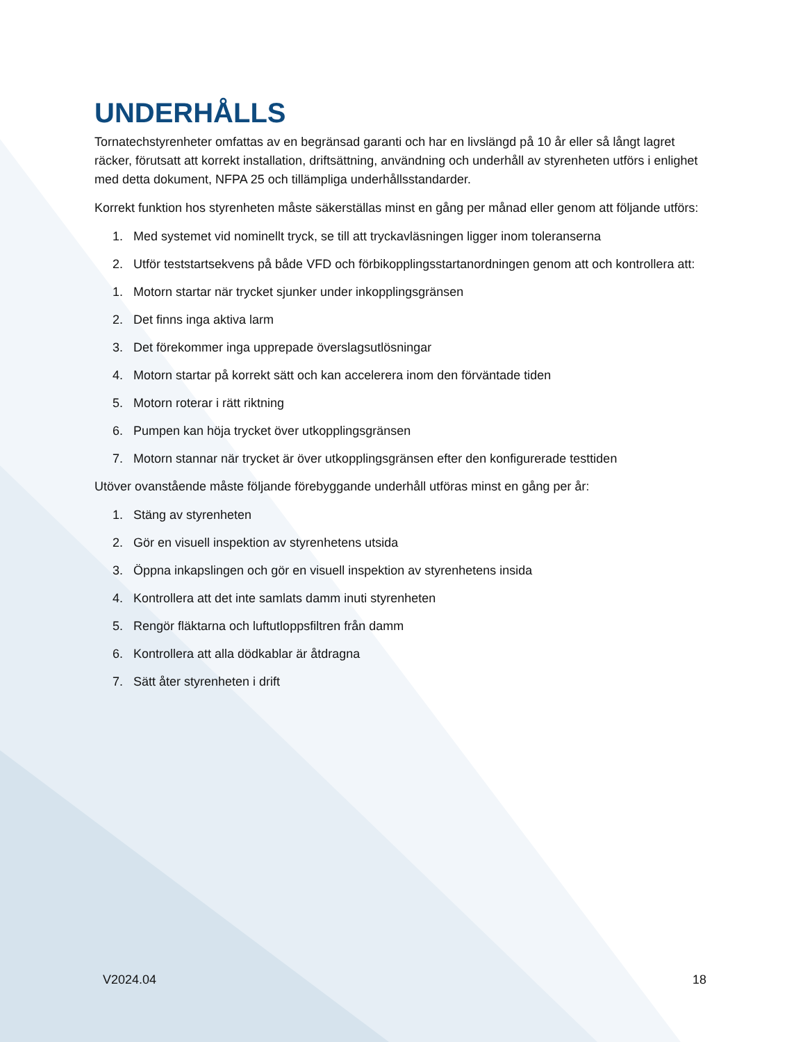UNDERHÅLLS
Tornatechstyrenheter omfattas av en begränsad garanti och har en livslängd på 10 år eller så långt lagret räcker, förutsatt att korrekt installation, driftsättning, användning och underhåll av styrenheten utförs i enlighet med detta dokument, NFPA 25 och tillämpliga underhållsstandarder.
Korrekt funktion hos styrenheten måste säkerställas minst en gång per månad eller genom att följande utförs:
1. Med systemet vid nominellt tryck, se till att tryckavläsningen ligger inom toleranserna
2. Utför teststartsekvens på både VFD och förbikopplingsstartanordningen genom att och kontrollera att:
1. Motorn startar när trycket sjunker under inkopplingsgränsen
2. Det finns inga aktiva larm
3. Det förekommer inga upprepade överslagsutlösningar
4. Motorn startar på korrekt sätt och kan accelerera inom den förväntade tiden
5. Motorn roterar i rätt riktning
6. Pumpen kan höja trycket över utkopplingsgränsen
7. Motorn stannar när trycket är över utkopplingsgränsen efter den konfigurerade testtiden
Utöver ovanstående måste följande förebyggande underhåll utföras minst en gång per år:
1. Stäng av styrenheten
2. Gör en visuell inspektion av styrenhetens utsida
3. Öppna inkapslingen och gör en visuell inspektion av styrenhetens insida
4. Kontrollera att det inte samlats damm inuti styrenheten
5. Rengör fläktarna och luftutloppsfiltren från damm
6. Kontrollera att alla dödkablar är åtdragna
7. Sätt åter styrenheten i drift
V2024.04 18